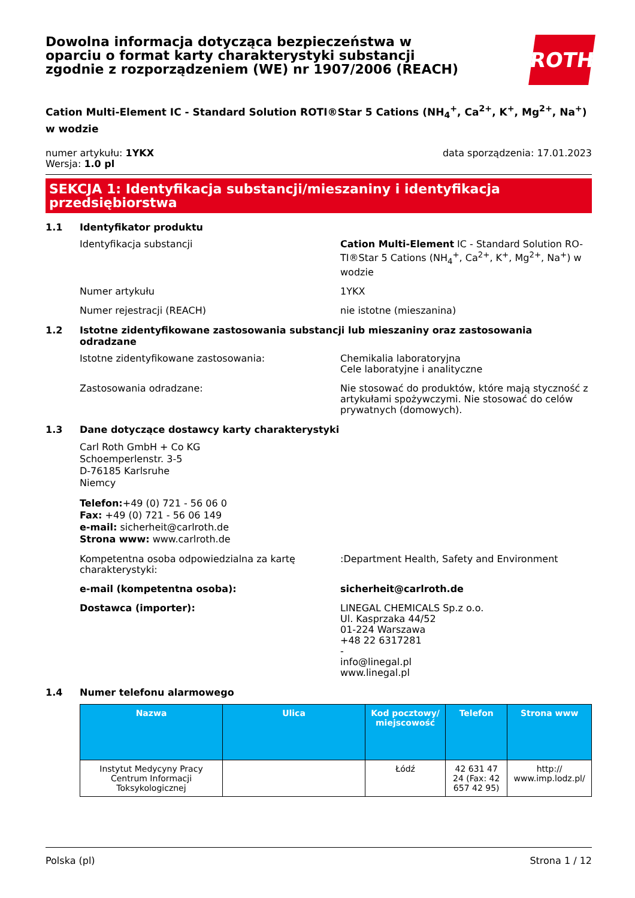Dowolna informacja dotycząca bezpieczeństwa w oparciu o format karty charakterystyki substancji zgodnie z rozporządzeniem (WE) nr 1907/2006 (REACH)
ROTH
Cation Multi-Element IC - Standard Solution ROTI®Star 5 Cations (NH<sub>4</sub><sup>+</sup>, Ca<sup>2+</sup>, K<sup>+</sup>, Mg<sup>2+</sup>, Na<sup>+</sup>) w wodzie
numer artykułu: 1YKX
Wersja: 1.0 pl
data sporządzenia: 17.01.2023
SEKCJA 1: Identyfikacja substancji/mieszaniny i identyfikacja przedsiębiorstwa
1.1 Identyfikator produktu
Identyfikacja substancji Cation Multi-Element IC - Standard Solution RO-TI®Star 5 Cations (NH<sub>4</sub><sup>+</sup>, Ca<sup>2+</sup>, K<sup>+</sup>, Mg<sup>2+</sup>, Na<sup>+</sup>) w wodzie
Numer artykułu 1YKX
Numer rejestracji (REACH) nie istotne (mieszanina)
1.2 Istotne zidentyfikowane zastosowania substancji lub mieszaniny oraz zastosowania odradzane
Istotne zidentyfikowane zastosowania: Chemikalia laboratoryjna
Cele laboratyjne i analityczne
Zastosowania odradzane: Nie stosować do produktów, które mają styczność z artykułami spożywczymi. Nie stosować do celów prywatnych (domowych).
1.3 Dane dotyczące dostawcy karty charakterystyki
Carl Roth GmbH + Co KG
Schoemperlenstr. 3-5
D-76185 Karlsruhe
Niemcy
Telefon:+49 (0) 721 - 56 06 0
Fax: +49 (0) 721 - 56 06 149
e-mail: sicherheit@carlroth.de
Strona www: www.carlroth.de
Kompetentna osoba odpowiedzialna za kartę charakterystyki:
:Department Health, Safety and Environment
e-mail (kompetentna osoba): sicherheit@carlroth.de
Dostawca (importer): LINEGAL CHEMICALS Sp.z o.o.
Ul. Kasprzaka 44/52
01-224 Warszawa
+48 22 6317281
-
info@linegal.pl
www.linegal.pl
1.4 Numer telefonu alarmowego
| Nazwa | Ulica | Kod pocztowy/ miejscowość | Telefon | Strona www |
| --- | --- | --- | --- | --- |
| Instytut Medycyny Pracy Centrum Informacji Toksykologicznej | | Łódź | 42 631 47 24 (Fax: 42 657 42 95) | http:// www.imp.lodz.pl/ |
Polska (pl) Strona 1 / 12